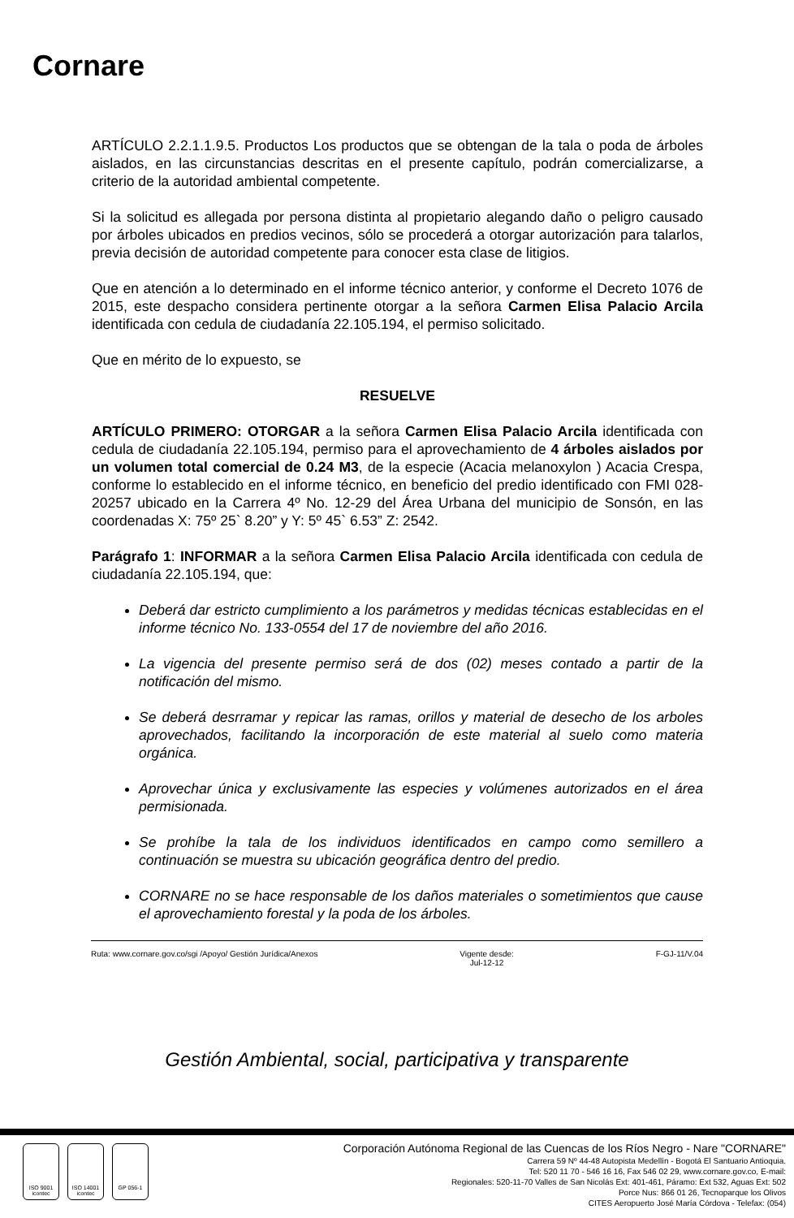Cornare
ARTÍCULO 2.2.1.1.9.5. Productos Los productos que se obtengan de la tala o poda de árboles aislados, en las circunstancias descritas en el presente capítulo, podrán comercializarse, a criterio de la autoridad ambiental competente.
Si la solicitud es allegada por persona distinta al propietario alegando daño o peligro causado por árboles ubicados en predios vecinos, sólo se procederá a otorgar autorización para talarlos, previa decisión de autoridad competente para conocer esta clase de litigios.
Que en atención a lo determinado en el informe técnico anterior, y conforme el Decreto 1076 de 2015, este despacho considera pertinente otorgar a la señora Carmen Elisa Palacio Arcila identificada con cedula de ciudadanía 22.105.194, el permiso solicitado.
Que en mérito de lo expuesto, se
RESUELVE
ARTÍCULO PRIMERO: OTORGAR a la señora Carmen Elisa Palacio Arcila identificada con cedula de ciudadanía 22.105.194, permiso para el aprovechamiento de 4 árboles aislados por un volumen total comercial de 0.24 M3, de la especie (Acacia melanoxylon ) Acacia Crespa, conforme lo establecido en el informe técnico, en beneficio del predio identificado con FMI 028-20257 ubicado en la Carrera 4º No. 12-29 del Área Urbana del municipio de Sonsón, en las coordenadas X: 75º 25` 8.20” y Y: 5º 45` 6.53” Z: 2542.
Parágrafo 1: INFORMAR a la señora Carmen Elisa Palacio Arcila identificada con cedula de ciudadanía 22.105.194, que:
Deberá dar estricto cumplimiento a los parámetros y medidas técnicas establecidas en el informe técnico No. 133-0554 del 17 de noviembre del año 2016.
La vigencia del presente permiso será de dos (02) meses contado a partir de la notificación del mismo.
Se deberá desrramar y repicar las ramas, orillos y material de desecho de los arboles aprovechados, facilitando la incorporación de este material al suelo como materia orgánica.
Aprovechar única y exclusivamente las especies y volúmenes autorizados en el área permisionada.
Se prohíbe la tala de los individuos identificados en campo como semillero a continuación se muestra su ubicación geográfica dentro del predio.
CORNARE no se hace responsable de los daños materiales o sometimientos que cause el aprovechamiento forestal y la poda de los árboles.
Ruta: www.cornare.gov.co/sgi /Apoyo/ Gestión Jurídica/Anexos Vigente desde:
Jul-12-12 F-GJ-11/V.04
Gestión Ambiental, social, participativa y transparente
ISO 9001 icontec
ISO 14001 icontec
GP 056-1
Corporación Autónoma Regional de las Cuencas de los Ríos Negro - Nare "CORNARE"
Carrera 59 Nº 44-48 Autopista Medellín - Bogotá El Santuario Antioquia.
Tel: 520 11 70 - 546 16 16, Fax 546 02 29, www.cornare.gov.co, E-mail:
Regionales: 520-11-70 Valles de San Nicolás Ext: 401-461, Páramo: Ext 532, Aguas Ext: 502
Porce Nus: 866 01 26, Tecnoparque los Olivos
CITES Aeropuerto José María Córdova - Telefax: (054)